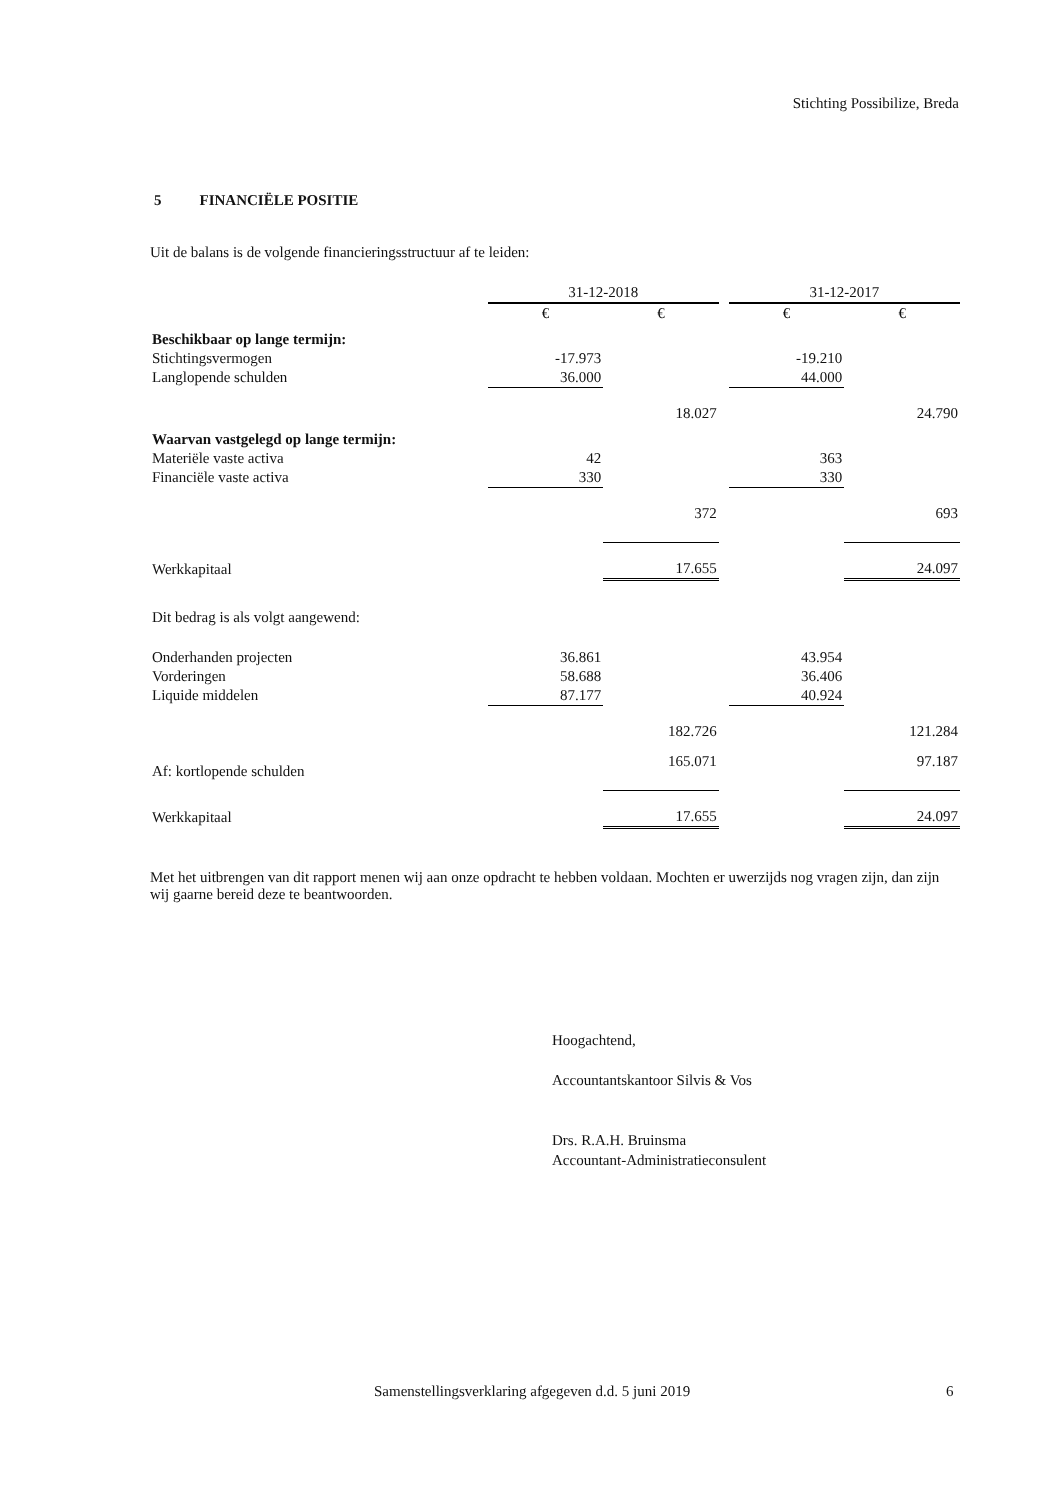Stichting Possibilize, Breda
5 FINANCIËLE POSITIE
Uit de balans is de volgende financieringsstructuur af te leiden:
| | 31-12-2018 | | | 31-12-2017 | |
| --- | --- | --- | --- | --- | --- |
| | € | € | | € | € |
| Beschikbaar op lange termijn: | | | | | |
| Stichtingsvermogen | -17.973 | | | -19.210 | |
| Langlopende schulden | 36.000 | | | 44.000 | |
| | | 18.027 | | | 24.790 |
| Waarvan vastgelegd op lange termijn: | | | | | |
| Materiële vaste activa | 42 | | | 363 | |
| Financiële vaste activa | 330 | | | 330 | |
| | | 372 | | | 693 |
| Werkkapitaal | | 17.655 | | | 24.097 |
| Dit bedrag is als volgt aangewend: | | | | | |
| Onderhanden projecten | 36.861 | | | 43.954 | |
| Vorderingen | 58.688 | | | 36.406 | |
| Liquide middelen | 87.177 | | | 40.924 | |
| | | 182.726 | | | 121.284 |
| Af: kortlopende schulden | | 165.071 | | | 97.187 |
| Werkkapitaal | | 17.655 | | | 24.097 |
Met het uitbrengen van dit rapport menen wij aan onze opdracht te hebben voldaan. Mochten er uwerzijds nog vragen zijn, dan zijn wij gaarne bereid deze te beantwoorden.
Hoogachtend,
Accountantskantoor Silvis & Vos
Drs. R.A.H. Bruinsma
Accountant-Administratieconsulent
Samenstellingsverklaring afgegeven d.d. 5 juni 2019
6